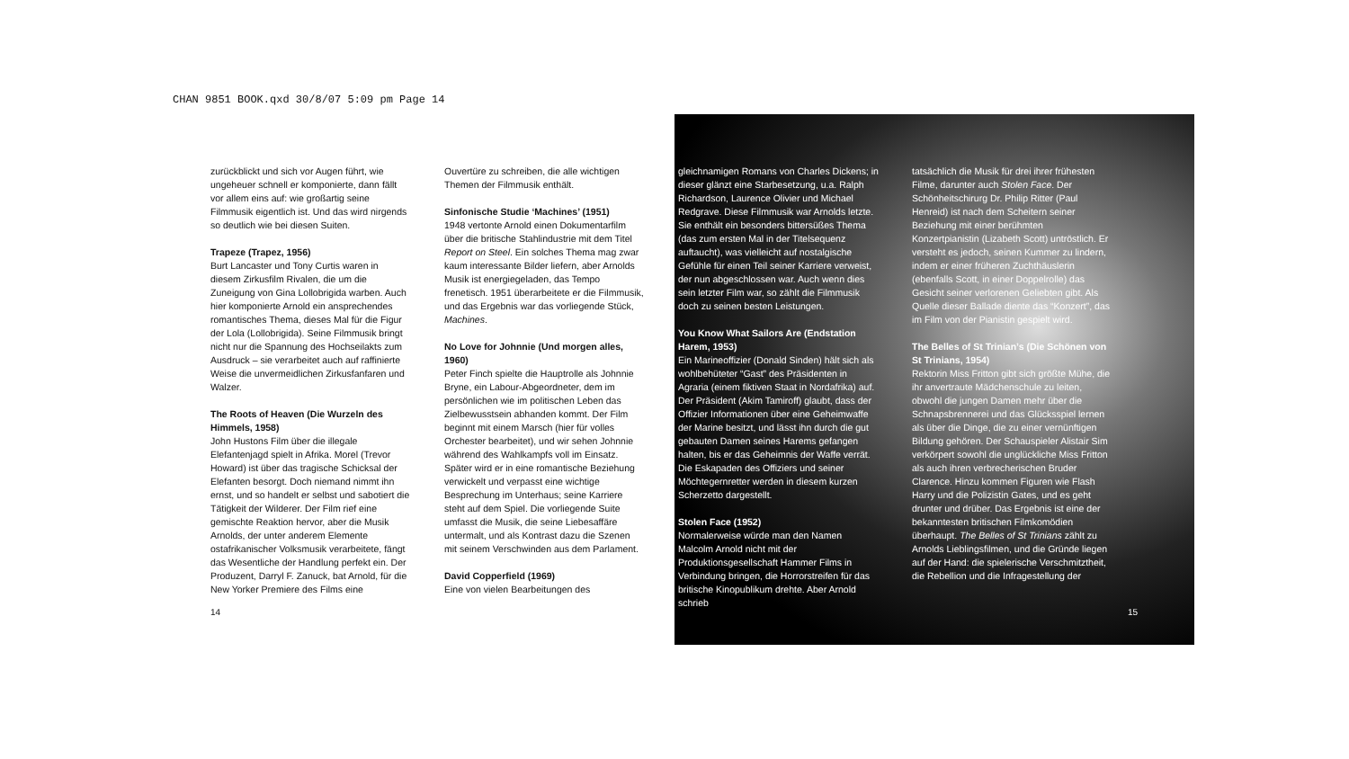CHAN 9851 BOOK.qxd 30/8/07 5:09 pm Page 14
zurückblickt und sich vor Augen führt, wie ungeheuer schnell er komponierte, dann fällt vor allem eins auf: wie großartig seine Filmmusik eigentlich ist. Und das wird nirgends so deutlich wie bei diesen Suiten.
Trapeze (Trapez, 1956)
Burt Lancaster und Tony Curtis waren in diesem Zirkusfilm Rivalen, die um die Zuneigung von Gina Lollobrigida warben. Auch hier komponierte Arnold ein ansprechendes romantisches Thema, dieses Mal für die Figur der Lola (Lollobrigida). Seine Filmmusik bringt nicht nur die Spannung des Hochseilakts zum Ausdruck – sie verarbeitet auch auf raffinierte Weise die unvermeidlichen Zirkusfanfaren und Walzer.
The Roots of Heaven (Die Wurzeln des Himmels, 1958)
John Hustons Film über die illegale Elefantenjagd spielt in Afrika. Morel (Trevor Howard) ist über das tragische Schicksal der Elefanten besorgt. Doch niemand nimmt ihn ernst, und so handelt er selbst und sabotiert die Tätigkeit der Wilderer. Der Film rief eine gemischte Reaktion hervor, aber die Musik Arnolds, der unter anderem Elemente ostafrikanischer Volksmusik verarbeitete, fängt das Wesentliche der Handlung perfekt ein. Der Produzent, Darryl F. Zanuck, bat Arnold, für die New Yorker Premiere des Films eine
Ouvertüre zu schreiben, die alle wichtigen Themen der Filmmusik enthält.
Sinfonische Studie ‘Machines’ (1951)
1948 vertonte Arnold einen Dokumentarfilm über die britische Stahlindustrie mit dem Titel Report on Steel. Ein solches Thema mag zwar kaum interessante Bilder liefern, aber Arnolds Musik ist energiegeladen, das Tempo frenetisch. 1951 überarbeitete er die Filmmusik, und das Ergebnis war das vorliegende Stück, Machines.
No Love for Johnnie (Und morgen alles, 1960)
Peter Finch spielte die Hauptrolle als Johnnie Bryne, ein Labour-Abgeordneter, dem im persönlichen wie im politischen Leben das Zielbewusstsein abhanden kommt. Der Film beginnt mit einem Marsch (hier für volles Orchester bearbeitet), und wir sehen Johnnie während des Wahlkampfs voll im Einsatz. Später wird er in eine romantische Beziehung verwickelt und verpasst eine wichtige Besprechung im Unterhaus; seine Karriere steht auf dem Spiel. Die vorliegende Suite umfasst die Musik, die seine Liebesaffäre untermalt, und als Kontrast dazu die Szenen mit seinem Verschwinden aus dem Parlament.
David Copperfield (1969)
Eine von vielen Bearbeitungen des
gleichnamigen Romans von Charles Dickens; in dieser glänzt eine Starbesetzung, u.a. Ralph Richardson, Laurence Olivier und Michael Redgrave. Diese Filmmusik war Arnolds letzte. Sie enthält ein besonders bittersüßes Thema (das zum ersten Mal in der Titelsequenz auftaucht), was vielleicht auf nostalgische Gefühle für einen Teil seiner Karriere verweist, der nun abgeschlossen war. Auch wenn dies sein letzter Film war, so zählt die Filmmusik doch zu seinen besten Leistungen.
You Know What Sailors Are (Endstation Harem, 1953)
Ein Marineoffizier (Donald Sinden) hält sich als wohlbehüteter “Gast” des Präsidenten in Agraria (einem fiktiven Staat in Nordafrika) auf. Der Präsident (Akim Tamiroff) glaubt, dass der Offizier Informationen über eine Geheimwaffe der Marine besitzt, und lässt ihn durch die gut gebauten Damen seines Harems gefangen halten, bis er das Geheimnis der Waffe verrät. Die Eskapaden des Offiziers und seiner Möchtegernretter werden in diesem kurzen Scherzetto dargestellt.
Stolen Face (1952)
Normalerweise würde man den Namen Malcolm Arnold nicht mit der Produktionsgesellschaft Hammer Films in Verbindung bringen, die Horrorstreifen für das britische Kinopublikum drehte. Aber Arnold schrieb
tatsächlich die Musik für drei ihrer frühesten Filme, darunter auch Stolen Face. Der Schönheitschirurg Dr. Philip Ritter (Paul Henreid) ist nach dem Scheitern seiner Beziehung mit einer berühmten Konzertpianistin (Lizabeth Scott) untröstlich. Er versteht es jedoch, seinen Kummer zu lindern, indem er einer früheren Zuchthäuslerin (ebenfalls Scott, in einer Doppelrolle) das Gesicht seiner verlorenen Geliebten gibt. Als Quelle dieser Ballade diente das “Konzert”, das im Film von der Pianistin gespielt wird.
The Belles of St Trinian’s (Die Schönen von St Trinians, 1954)
Rektorin Miss Fritton gibt sich größte Mühe, die ihr anvertraute Mädchenschule zu leiten, obwohl die jungen Damen mehr über die Schnapsbrennerei und das Glücksspiel lernen als über die Dinge, die zu einer vernünftigen Bildung gehören. Der Schauspieler Alistair Sim verkörpert sowohl die unglückliche Miss Fritton als auch ihren verbrecherischen Bruder Clarence. Hinzu kommen Figuren wie Flash Harry und die Polizistin Gates, und es geht drunter und drüber. Das Ergebnis ist eine der bekanntesten britischen Filmkomödien überhaupt. The Belles of St Trinians zählt zu Arnolds Lieblingsfilmen, und die Gründe liegen auf der Hand: die spielerische Verschmitztheit, die Rebellion und die Infragestellung der
14 15